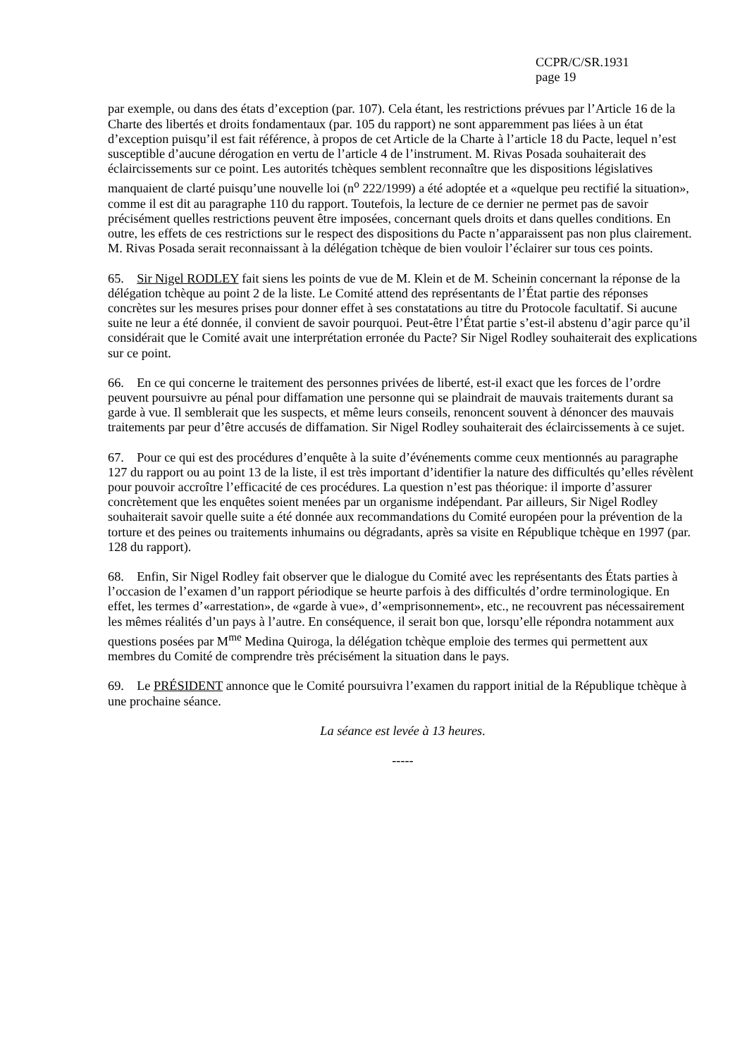CCPR/C/SR.1931
page 19
par exemple, ou dans des états d’exception (par. 107). Cela étant, les restrictions prévues par l’Article 16 de la Charte des libertés et droits fondamentaux (par. 105 du rapport) ne sont apparemment pas liées à un état d’exception puisqu’il est fait référence, à propos de cet Article de la Charte à l’article 18 du Pacte, lequel n’est susceptible d’aucune dérogation en vertu de l’article 4 de l’instrument. M. Rivas Posada souhaiterait des éclaircissements sur ce point. Les autorités tchèques semblent reconnaître que les dispositions législatives manquaient de clarté puisqu’une nouvelle loi (n<sup>o</sup> 222/1999) a été adoptée et a «quelque peu rectifié la situation», comme il est dit au paragraphe 110 du rapport. Toutefois, la lecture de ce dernier ne permet pas de savoir précisément quelles restrictions peuvent être imposées, concernant quels droits et dans quelles conditions. En outre, les effets de ces restrictions sur le respect des dispositions du Pacte n’apparaissent pas non plus clairement. M. Rivas Posada serait reconnaissant à la délégation tchèque de bien vouloir l’éclairer sur tous ces points.
65. Sir Nigel RODLEY fait siens les points de vue de M. Klein et de M. Scheinin concernant la réponse de la délégation tchèque au point 2 de la liste. Le Comité attend des représentants de l’État partie des réponses concrètes sur les mesures prises pour donner effet à ses constatations au titre du Protocole facultatif. Si aucune suite ne leur a été donnée, il convient de savoir pourquoi. Peut-être l’État partie s’est-il abstenu d’agir parce qu’il considérait que le Comité avait une interprétation erronée du Pacte? Sir Nigel Rodley souhaiterait des explications sur ce point.
66. En ce qui concerne le traitement des personnes privées de liberté, est-il exact que les forces de l’ordre peuvent poursuivre au pénal pour diffamation une personne qui se plaindrait de mauvais traitements durant sa garde à vue. Il semblerait que les suspects, et même leurs conseils, renoncent souvent à dénoncer des mauvais traitements par peur d’être accusés de diffamation. Sir Nigel Rodley souhaiterait des éclaircissements à ce sujet.
67. Pour ce qui est des procédures d’enquête à la suite d’événements comme ceux mentionnés au paragraphe 127 du rapport ou au point 13 de la liste, il est très important d’identifier la nature des difficultés qu’elles révèlent pour pouvoir accroître l’efficacité de ces procédures. La question n’est pas théorique: il importe d’assurer concrètement que les enquêtes soient menées par un organisme indépendant. Par ailleurs, Sir Nigel Rodley souhaiterait savoir quelle suite a été donnée aux recommandations du Comité européen pour la prévention de la torture et des peines ou traitements inhumains ou dégradants, après sa visite en République tchèque en 1997 (par. 128 du rapport).
68. Enfin, Sir Nigel Rodley fait observer que le dialogue du Comité avec les représentants des États parties à l’occasion de l’examen d’un rapport périodique se heurte parfois à des difficultés d’ordre terminologique. En effet, les termes d’«arrestation», de «garde à vue», d’«emprisonnement», etc., ne recouvrent pas nécessairement les mêmes réalités d’un pays à l’autre. En conséquence, il serait bon que, lorsqu’elle répondra notamment aux questions posées par M<sup>me</sup> Medina Quiroga, la délégation tchèque emploie des termes qui permettent aux membres du Comité de comprendre très précisément la situation dans le pays.
69. Le PRÉSIDENT annonce que le Comité poursuivra l’examen du rapport initial de la République tchèque à une prochaine séance.
La séance est levée à 13 heures.
-----